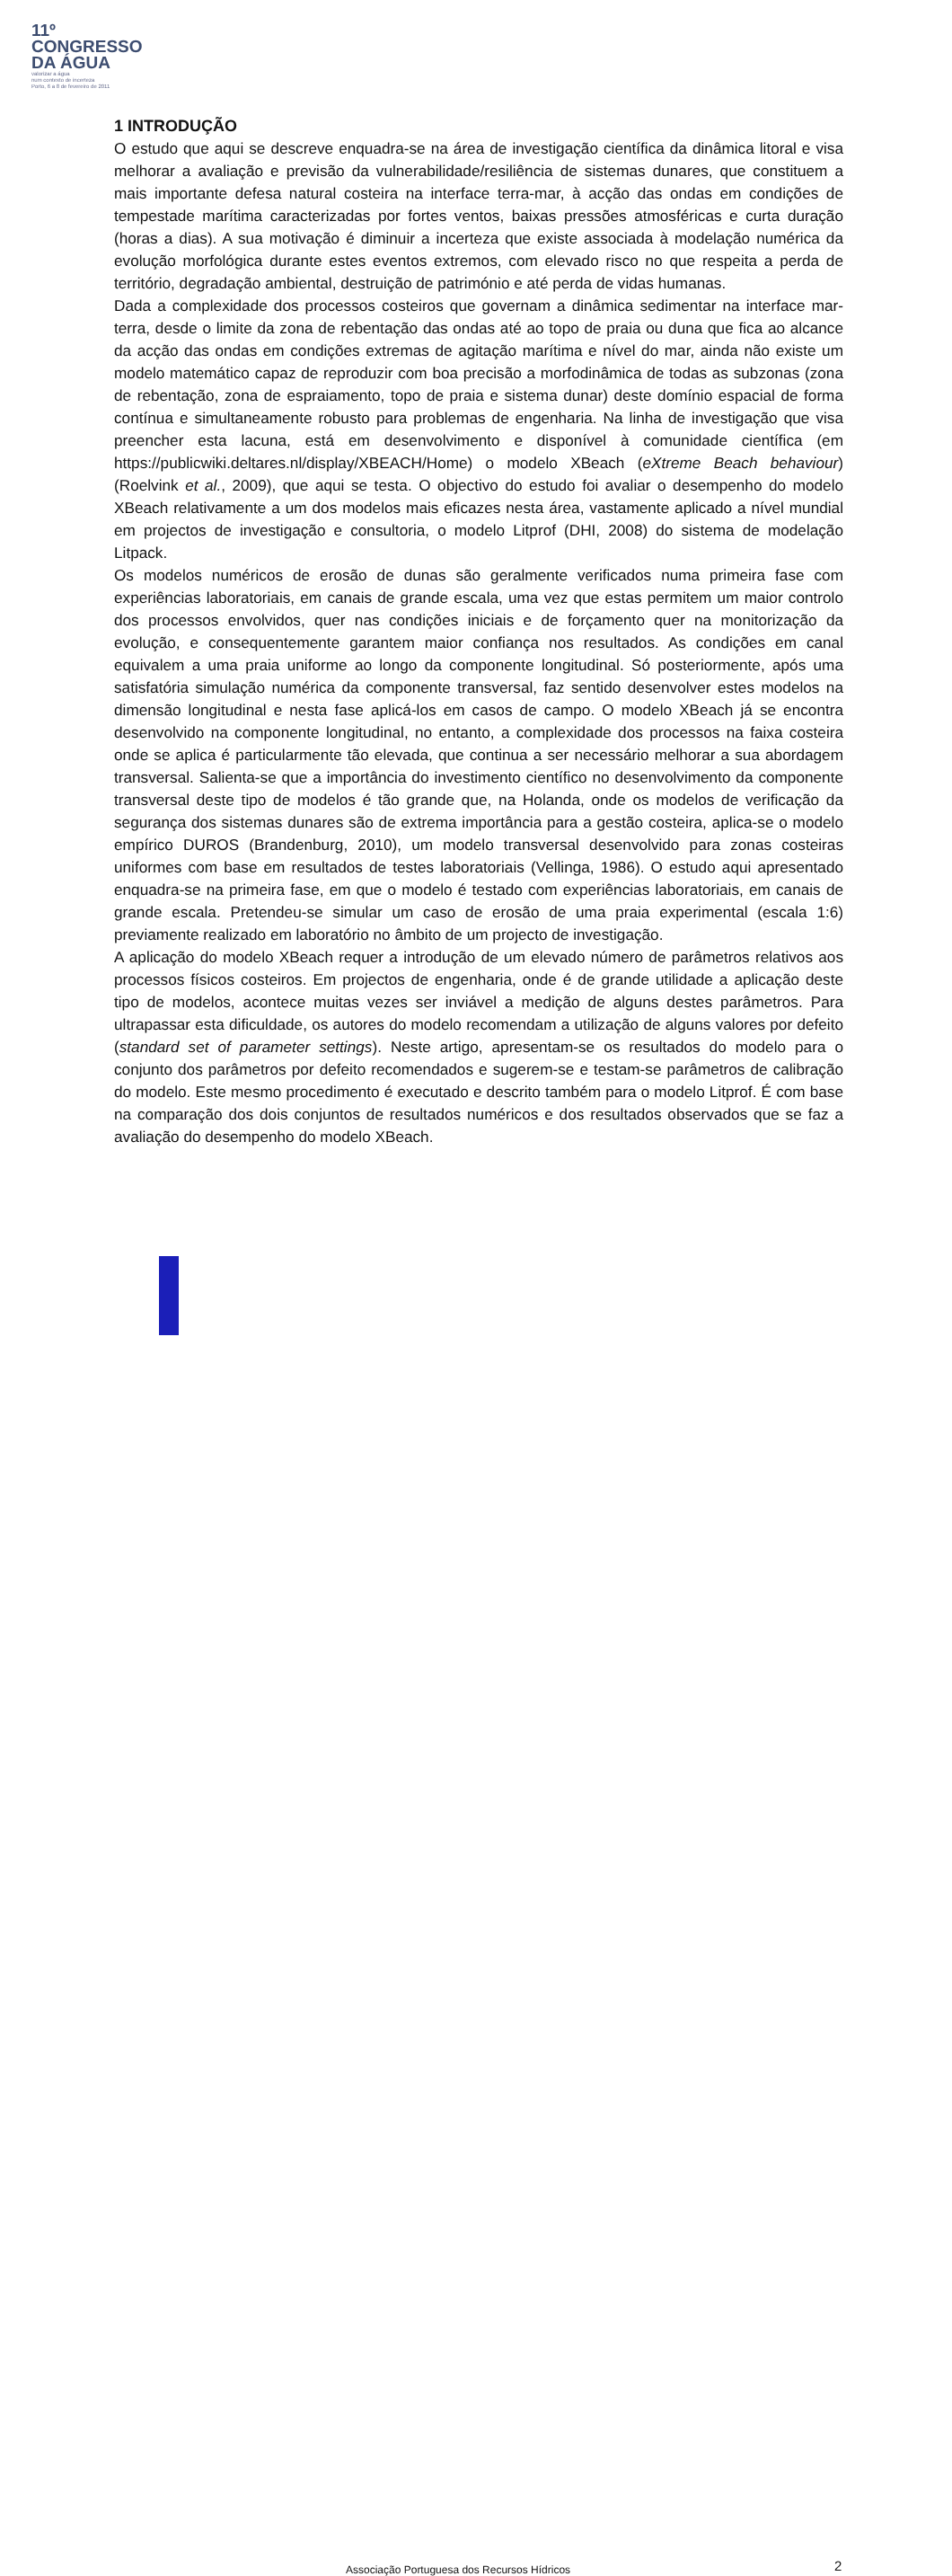11º
CONGRESSO
DA ÁGUA
valorizar a água
num contexto de incerteza
Porto, 6 a 8 de fevereiro de 2011
1 INTRODUÇÃO
O estudo que aqui se descreve enquadra-se na área de investigação científica da dinâmica litoral e visa melhorar a avaliação e previsão da vulnerabilidade/resiliência de sistemas dunares, que constituem a mais importante defesa natural costeira na interface terra-mar, à acção das ondas em condições de tempestade marítima caracterizadas por fortes ventos, baixas pressões atmosféricas e curta duração (horas a dias). A sua motivação é diminuir a incerteza que existe associada à modelação numérica da evolução morfológica durante estes eventos extremos, com elevado risco no que respeita a perda de território, degradação ambiental, destruição de património e até perda de vidas humanas.
Dada a complexidade dos processos costeiros que governam a dinâmica sedimentar na interface mar-terra, desde o limite da zona de rebentação das ondas até ao topo de praia ou duna que fica ao alcance da acção das ondas em condições extremas de agitação marítima e nível do mar, ainda não existe um modelo matemático capaz de reproduzir com boa precisão a morfodinâmica de todas as subzonas (zona de rebentação, zona de espraiamento, topo de praia e sistema dunar) deste domínio espacial de forma contínua e simultaneamente robusto para problemas de engenharia. Na linha de investigação que visa preencher esta lacuna, está em desenvolvimento e disponível à comunidade científica (em https://publicwiki.deltares.nl/display/XBEACH/Home) o modelo XBeach (eXtreme Beach behaviour) (Roelvink et al., 2009), que aqui se testa. O objectivo do estudo foi avaliar o desempenho do modelo XBeach relativamente a um dos modelos mais eficazes nesta área, vastamente aplicado a nível mundial em projectos de investigação e consultoria, o modelo Litprof (DHI, 2008) do sistema de modelação Litpack.
Os modelos numéricos de erosão de dunas são geralmente verificados numa primeira fase com experiências laboratoriais, em canais de grande escala, uma vez que estas permitem um maior controlo dos processos envolvidos, quer nas condições iniciais e de forçamento quer na monitorização da evolução, e consequentemente garantem maior confiança nos resultados. As condições em canal equivalem a uma praia uniforme ao longo da componente longitudinal. Só posteriormente, após uma satisfatória simulação numérica da componente transversal, faz sentido desenvolver estes modelos na dimensão longitudinal e nesta fase aplicá-los em casos de campo. O modelo XBeach já se encontra desenvolvido na componente longitudinal, no entanto, a complexidade dos processos na faixa costeira onde se aplica é particularmente tão elevada, que continua a ser necessário melhorar a sua abordagem transversal. Salienta-se que a importância do investimento científico no desenvolvimento da componente transversal deste tipo de modelos é tão grande que, na Holanda, onde os modelos de verificação da segurança dos sistemas dunares são de extrema importância para a gestão costeira, aplica-se o modelo empírico DUROS (Brandenburg, 2010), um modelo transversal desenvolvido para zonas costeiras uniformes com base em resultados de testes laboratoriais (Vellinga, 1986). O estudo aqui apresentado enquadra-se na primeira fase, em que o modelo é testado com experiências laboratoriais, em canais de grande escala. Pretendeu-se simular um caso de erosão de uma praia experimental (escala 1:6) previamente realizado em laboratório no âmbito de um projecto de investigação.
A aplicação do modelo XBeach requer a introdução de um elevado número de parâmetros relativos aos processos físicos costeiros. Em projectos de engenharia, onde é de grande utilidade a aplicação deste tipo de modelos, acontece muitas vezes ser inviável a medição de alguns destes parâmetros. Para ultrapassar esta dificuldade, os autores do modelo recomendam a utilização de alguns valores por defeito (standard set of parameter settings). Neste artigo, apresentam-se os resultados do modelo para o conjunto dos parâmetros por defeito recomendados e sugerem-se e testam-se parâmetros de calibração do modelo. Este mesmo procedimento é executado e descrito também para o modelo Litprof. É com base na comparação dos dois conjuntos de resultados numéricos e dos resultados observados que se faz a avaliação do desempenho do modelo XBeach.
Associação Portuguesa dos Recursos Hídricos 2